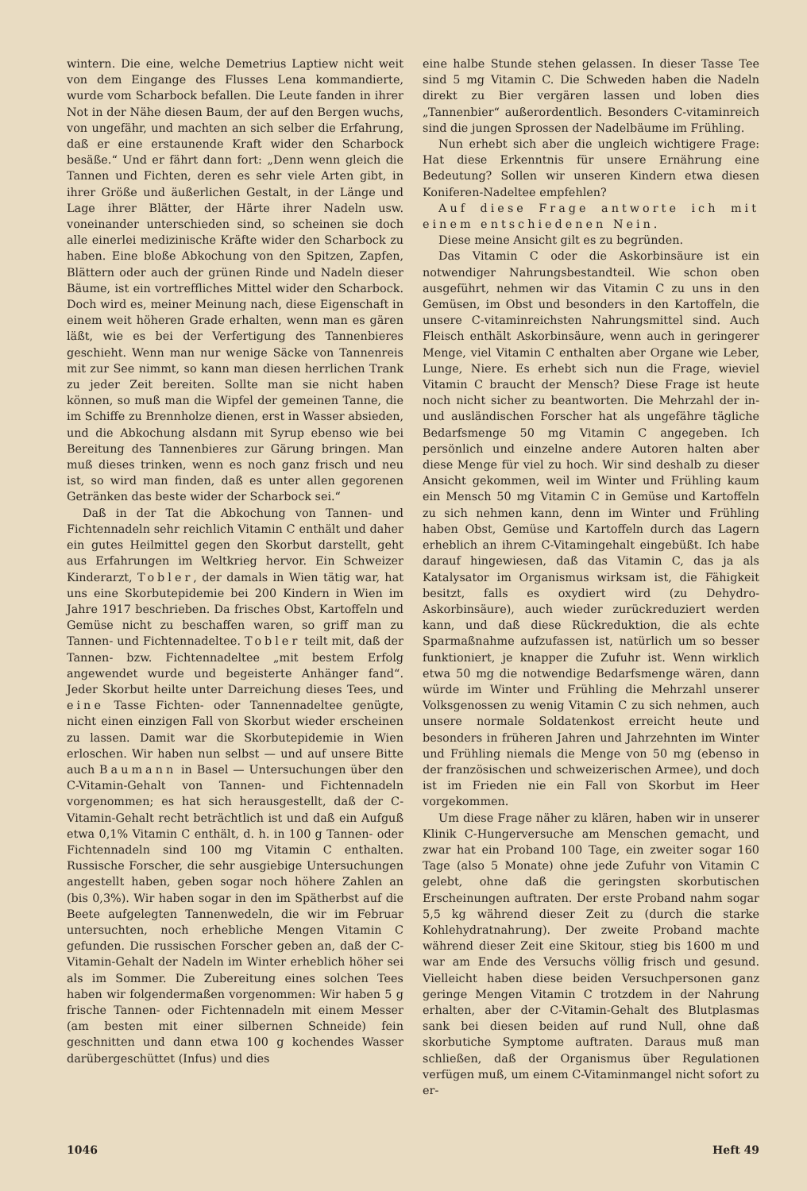wintern. Die eine, welche Demetrius Laptiew nicht weit von dem Eingange des Flusses Lena kommandierte, wurde vom Scharbock befallen. Die Leute fanden in ihrer Not in der Nähe diesen Baum, der auf den Bergen wuchs, von ungefähr, und machten an sich selber die Erfahrung, daß er eine erstaunende Kraft wider den Scharbock besäße.“ Und er fährt dann fort: „Denn wenn gleich die Tannen und Fichten, deren es sehr viele Arten gibt, in ihrer Größe und äußerlichen Gestalt, in der Länge und Lage ihrer Blätter, der Härte ihrer Nadeln usw. voneinander unterschieden sind, so scheinen sie doch alle einerlei medizinische Kräfte wider den Scharbock zu haben. Eine bloße Abkochung von den Spitzen, Zapfen, Blättern oder auch der grünen Rinde und Nadeln dieser Bäume, ist ein vortreffliches Mittel wider den Scharbock. Doch wird es, meiner Meinung nach, diese Eigenschaft in einem weit höheren Grade erhalten, wenn man es gären läßt, wie es bei der Verfertigung des Tannenbieres geschieht. Wenn man nur wenige Säcke von Tannenreis mit zur See nimmt, so kann man diesen herrlichen Trank zu jeder Zeit bereiten. Sollte man sie nicht haben können, so muß man die Wipfel der gemeinen Tanne, die im Schiffe zu Brennholze dienen, erst in Wasser absieden, und die Abkochung alsdann mit Syrup ebenso wie bei Bereitung des Tannenbieres zur Gärung bringen. Man muß dieses trinken, wenn es noch ganz frisch und neu ist, so wird man finden, daß es unter allen gegorenen Getränken das beste wider der Scharbock sei.“
Daß in der Tat die Abkochung von Tannen- und Fichtennadeln sehr reichlich Vitamin C enthält und daher ein gutes Heilmittel gegen den Skorbut darstellt, geht aus Erfahrungen im Weltkrieg hervor. Ein Schweizer Kinderarzt, Tobler, der damals in Wien tätig war, hat uns eine Skorbutepidemie bei 200 Kindern in Wien im Jahre 1917 beschrieben. Da frisches Obst, Kartoffeln und Gemüse nicht zu beschaffen waren, so griff man zu Tannen- und Fichtennadeltee. Tobler teilt mit, daß der Tannen- bzw. Fichtennadeltee „mit bestem Erfolg angewendet wurde und begeisterte Anhänger fand“. Jeder Skorbut heilte unter Darreichung dieses Tees, und eine Tasse Fichten- oder Tannennadeltee genügte, nicht einen einzigen Fall von Skorbut wieder erscheinen zu lassen. Damit war die Skorbutepidemie in Wien erloschen. Wir haben nun selbst — und auf unsere Bitte auch Baumann in Basel — Untersuchungen über den C-Vitamin-Gehalt von Tannen- und Fichtennadeln vorgenommen; es hat sich herausgestellt, daß der C-Vitamin-Gehalt recht beträchtlich ist und daß ein Aufguß etwa 0,1% Vitamin C enthält, d. h. in 100 g Tannen- oder Fichtennadeln sind 100 mg Vitamin C enthalten. Russische Forscher, die sehr ausgiebige Untersuchungen angestellt haben, geben sogar noch höhere Zahlen an (bis 0,3%). Wir haben sogar in den im Spätherbst auf die Beete aufgelegten Tannenwedeln, die wir im Februar untersuchten, noch erhebliche Mengen Vitamin C gefunden. Die russischen Forscher geben an, daß der C-Vitamin-Gehalt der Nadeln im Winter erheblich höher sei als im Sommer. Die Zubereitung eines solchen Tees haben wir folgendermaßen vorgenommen: Wir haben 5 g frische Tannen- oder Fichtennadeln mit einem Messer (am besten mit einer silbernen Schneide) fein geschnitten und dann etwa 100 g kochendes Wasser darübergeschüttet (Infus) und dies
eine halbe Stunde stehen gelassen. In dieser Tasse Tee sind 5 mg Vitamin C. Die Schweden haben die Nadeln direkt zu Bier vergären lassen und loben dies „Tannenbier“ außerordentlich. Besonders C-vitaminreich sind die jungen Sprossen der Nadelbäume im Frühling.
Nun erhebt sich aber die ungleich wichtigere Frage: Hat diese Erkenntnis für unsere Ernährung eine Bedeutung? Sollen wir unseren Kindern etwa diesen Koniferen-Nadeltee empfehlen?
Auf diese Frage antworte ich mit einem entschiedenen Nein.
Diese meine Ansicht gilt es zu begründen.
Das Vitamin C oder die Askorbinsäure ist ein notwendiger Nahrungsbestandteil. Wie schon oben ausgeführt, nehmen wir das Vitamin C zu uns in den Gemüsen, im Obst und besonders in den Kartoffeln, die unsere C-vitaminreichsten Nahrungsmittel sind. Auch Fleisch enthält Askorbinsäure, wenn auch in geringerer Menge, viel Vitamin C enthalten aber Organe wie Leber, Lunge, Niere. Es erhebt sich nun die Frage, wieviel Vitamin C braucht der Mensch? Diese Frage ist heute noch nicht sicher zu beantworten. Die Mehrzahl der in- und ausländischen Forscher hat als ungefähre tägliche Bedarfsmenge 50 mg Vitamin C angegeben. Ich persönlich und einzelne andere Autoren halten aber diese Menge für viel zu hoch. Wir sind deshalb zu dieser Ansicht gekommen, weil im Winter und Frühling kaum ein Mensch 50 mg Vitamin C in Gemüse und Kartoffeln zu sich nehmen kann, denn im Winter und Frühling haben Obst, Gemüse und Kartoffeln durch das Lagern erheblich an ihrem C-Vitamingehalt eingebüßt. Ich habe darauf hingewiesen, daß das Vitamin C, das ja als Katalysator im Organismus wirksam ist, die Fähigkeit besitzt, falls es oxydiert wird (zu Dehydro-Askorbinsäure), auch wieder zurückreduziert werden kann, und daß diese Rückreduktion, die als echte Sparmaßnahme aufzufassen ist, natürlich um so besser funktioniert, je knapper die Zufuhr ist. Wenn wirklich etwa 50 mg die notwendige Bedarfsmenge wären, dann würde im Winter und Frühling die Mehrzahl unserer Volksgenossen zu wenig Vitamin C zu sich nehmen, auch unsere normale Soldatenkost erreicht heute und besonders in früheren Jahren und Jahrzehnten im Winter und Frühling niemals die Menge von 50 mg (ebenso in der französischen und schweizerischen Armee), und doch ist im Frieden nie ein Fall von Skorbut im Heer vorgekommen.
Um diese Frage näher zu klären, haben wir in unserer Klinik C-Hungerversuche am Menschen gemacht, und zwar hat ein Proband 100 Tage, ein zweiter sogar 160 Tage (also 5 Monate) ohne jede Zufuhr von Vitamin C gelebt, ohne daß die geringsten skorbutischen Erscheinungen auftraten. Der erste Proband nahm sogar 5,5 kg während dieser Zeit zu (durch die starke Kohlehydratnahrung). Der zweite Proband machte während dieser Zeit eine Skitour, stieg bis 1600 m und war am Ende des Versuchs völlig frisch und gesund. Vielleicht haben diese beiden Versuchpersonen ganz geringe Mengen Vitamin C trotzdem in der Nahrung erhalten, aber der C-Vitamin-Gehalt des Blutplasmas sank bei diesen beiden auf rund Null, ohne daß skorbutiche Symptome auftraten. Daraus muß man schließen, daß der Organismus über Regulationen verfügen muß, um einem C-Vitaminmangel nicht sofort zu er-
1046 Heft 49